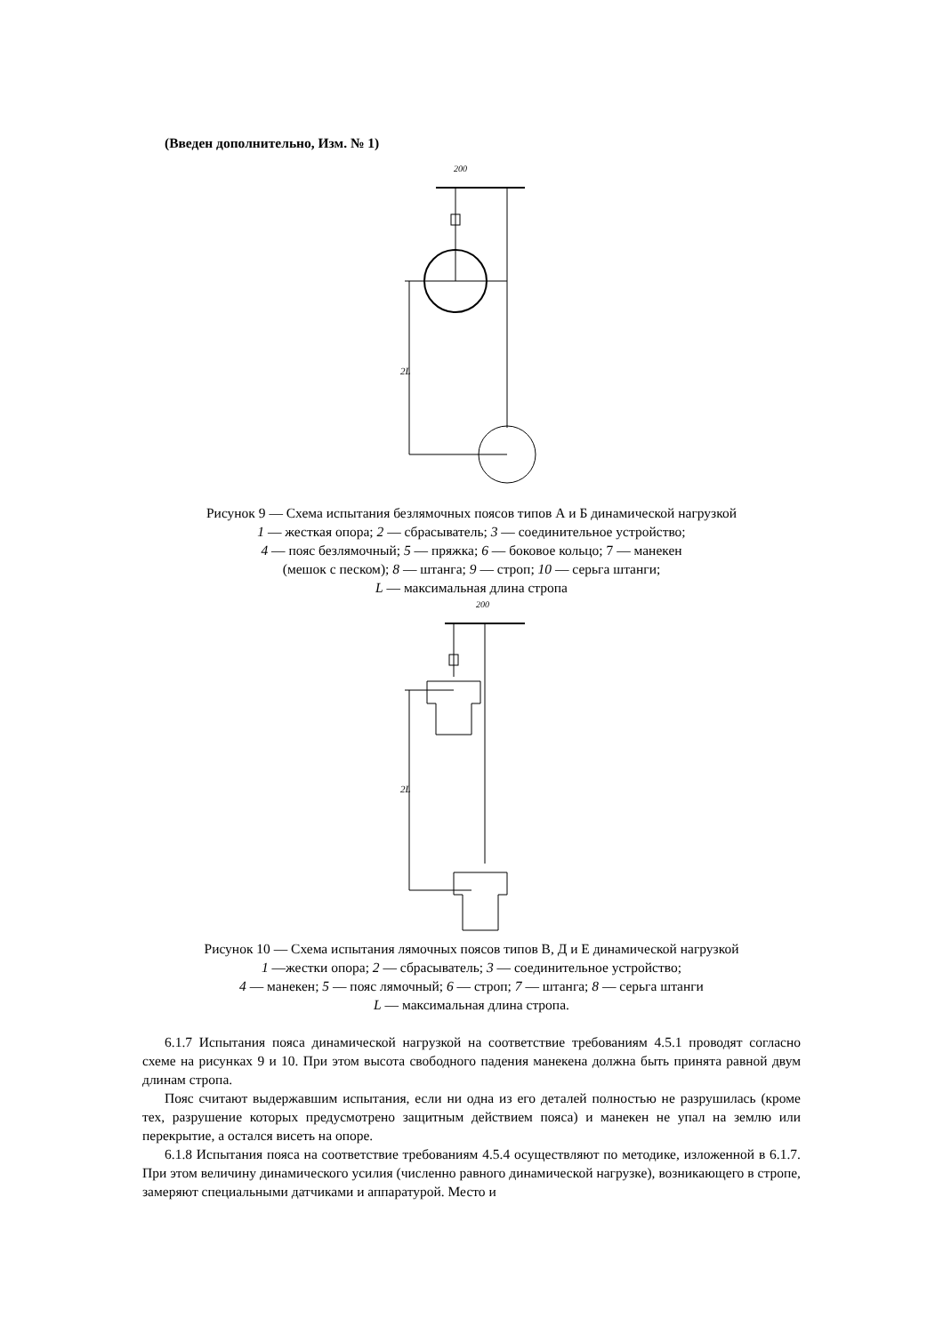(Введен дополнительно, Изм. № 1)
200
2L
Рисунок 9 — Схема испытания безлямочных поясов типов А и Б динамической нагрузкой
1 — жесткая опора; 2 — сбрасыватель; 3 — соединительное устройство;
4 — пояс безлямочный; 5 — пряжка; 6 — боковое кольцо; 7 — манекен
(мешок с песком); 8 — штанга; 9 — строп; 10 — серьга штанги;
L — максимальная длина стропа
200
2L
Рисунок 10 — Схема испытания лямочных поясов типов В, Д и Е динамической нагрузкой
1 —жестки опора; 2 — сбрасыватель; 3 — соединительное устройство;
4 — манекен; 5 — пояс лямочный; 6 — строп; 7 — штанга; 8 — серьга штанги
L — максимальная длина стропа.
6.1.7 Испытания пояса динамической нагрузкой на соответствие требованиям 4.5.1 проводят согласно схеме на рисунках 9 и 10. При этом высота свободного падения манекена должна быть принята равной двум длинам стропа.
Пояс считают выдержавшим испытания, если ни одна из его деталей полностью не разрушилась (кроме тех, разрушение которых предусмотрено защитным действием пояса) и манекен не упал на землю или перекрытие, а остался висеть на опоре.
6.1.8 Испытания пояса на соответствие требованиям 4.5.4 осуществляют по методике, изложенной в 6.1.7. При этом величину динамического усилия (численно равного динамической нагрузке), возникающего в стропе, замеряют специальными датчиками и аппаратурой. Место и